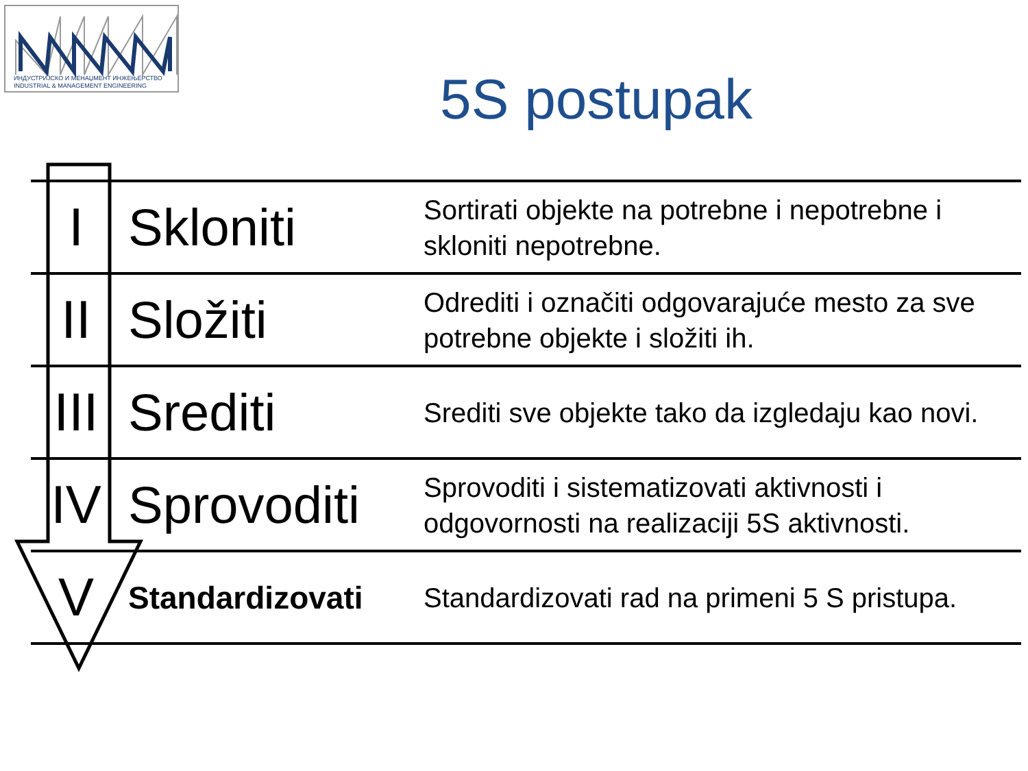ИНДУСТРИЈСКО И МЕНАЏМЕНТ ИНЖЕЊЕРСТВО
INDUSTRIAL & MANAGEMENT ENGINEERING
5S postupak
| I | Skloniti | Sortirati objekte na potrebne i nepotrebne i skloniti nepotrebne. |
| II | Složiti | Odrediti i označiti odgovarajuće mesto za sve potrebne objekte i složiti ih. |
| III | Srediti | Srediti sve objekte tako da izgledaju kao novi. |
| IV | Sprovoditi | Sprovoditi i sistematizovati aktivnosti i odgovornosti na realizaciji 5S aktivnosti. |
| V | Standardizovati | Standardizovati rad na primeni 5 S pristupa. |